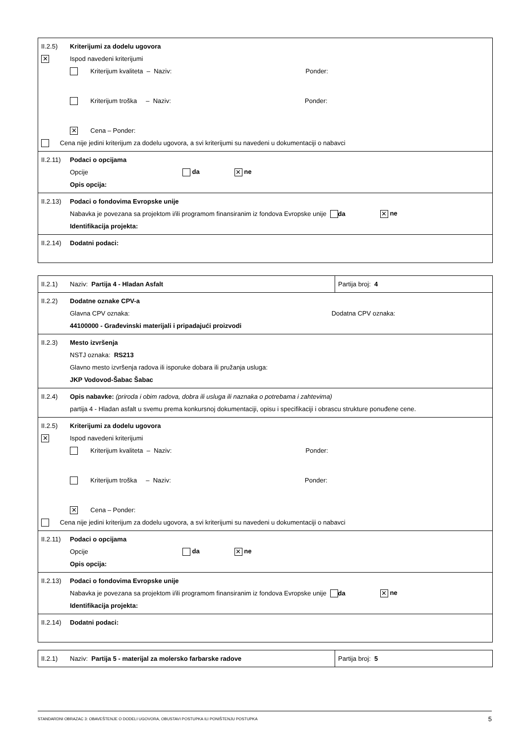II.2.5) Kriterijumi za dodelu ugovora
✕ Ispod navedeni kriterijumi
Kriterijum kvaliteta – Naziv: Ponder:
Kriterijum troška – Naziv: Ponder:
✕ Cena – Ponder:
Cena nije jedini kriterijum za dodelu ugovora, a svi kriterijumi su navedeni u dokumentaciji o nabavci
II.2.11) Podaci o opcijama
Opcije da ✕ ne
Opis opcija:
II.2.13) Podaci o fondovima Evropske unije
Nabavka je povezana sa projektom i/ili programom finansiranim iz fondova Evropske unije da ✕ ne
Identifikacija projekta:
II.2.14) Dodatni podaci:
II.2.1) Naziv: Partija 4 - Hladan Asfalt Partija broj: 4
II.2.2) Dodatne oznake CPV-a
Glavna CPV oznaka: Dodatna CPV oznaka:
44100000 - Građevinski materijali i pripadajući proizvodi
II.2.3) Mesto izvršenja
NSTJ oznaka: RS213
Glavno mesto izvršenja radova ili isporuke dobara ili pružanja usluga:
JKP Vodovod-Šabac Šabac
II.2.4) Opis nabavke: (priroda i obim radova, dobra ili usluga ili naznaka o potrebama i zahtevima)
partija 4 - Hladan asfalt u svemu prema konkursnoj dokumentaciji, opisu i specifikaciji i obrascu strukture ponuđene cene.
II.2.5) Kriterijumi za dodelu ugovora
✕ Ispod navedeni kriterijumi
Kriterijum kvaliteta – Naziv: Ponder:
Kriterijum troška – Naziv: Ponder:
✕ Cena – Ponder:
Cena nije jedini kriterijum za dodelu ugovora, a svi kriterijumi su navedeni u dokumentaciji o nabavci
II.2.11) Podaci o opcijama
Opcije da ✕ ne
Opis opcija:
II.2.13) Podaci o fondovima Evropske unije
Nabavka je povezana sa projektom i/ili programom finansiranim iz fondova Evropske unije da ✕ ne
Identifikacija projekta:
II.2.14) Dodatni podaci:
II.2.1) Naziv: Partija 5 - materijal za molersko farbarske radove Partija broj: 5
STANDARDNI OBRAZAC 3: OBAVEŠTENJE O DODELI UGOVORA, OBUSTAVI POSTUPKA ILI PONIŠTENJU POSTUPKA 5